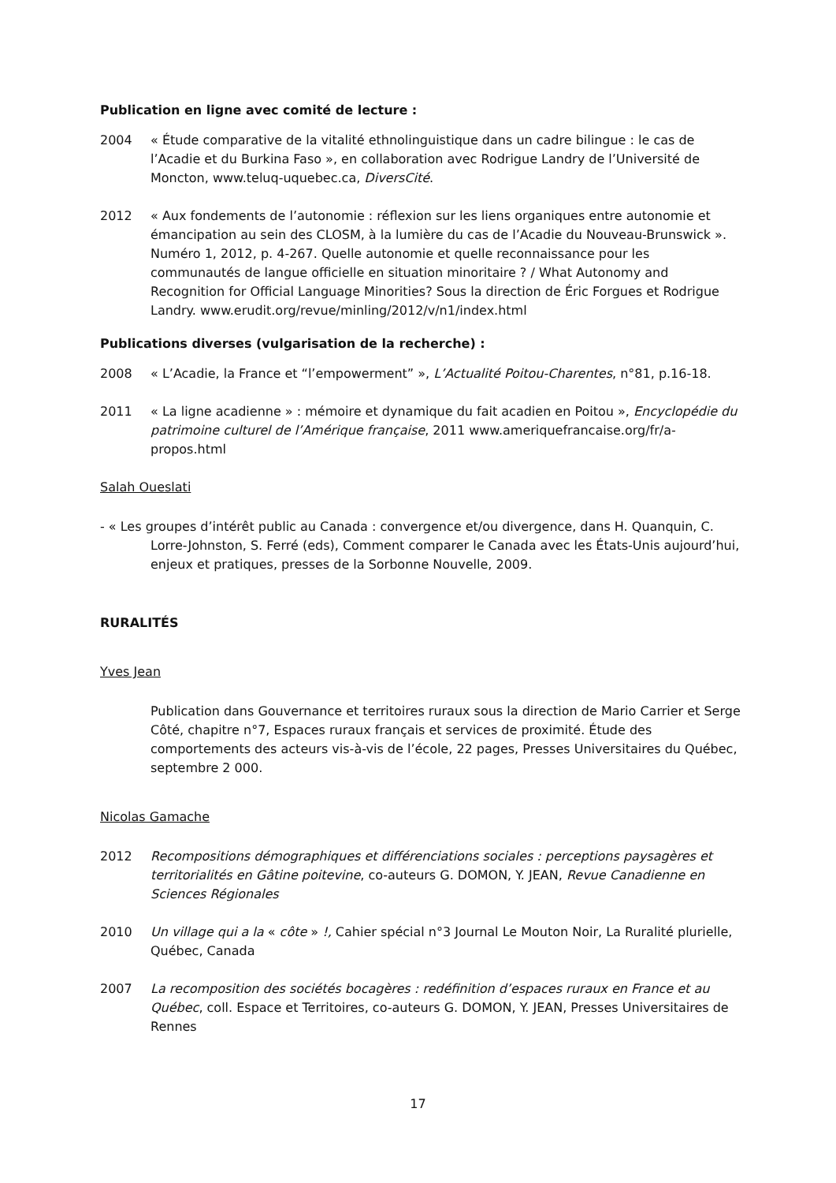Publication en ligne avec comité de lecture :
2004 « Étude comparative de la vitalité ethnolinguistique dans un cadre bilingue : le cas de l’Acadie et du Burkina Faso », en collaboration avec Rodrigue Landry de l’Université de Moncton, www.teluq-uquebec.ca, DiversCité.
2012 « Aux fondements de l’autonomie : réflexion sur les liens organiques entre autonomie et émancipation au sein des CLOSM, à la lumière du cas de l’Acadie du Nouveau-Brunswick ». Numéro 1, 2012, p. 4-267. Quelle autonomie et quelle reconnaissance pour les communautés de langue officielle en situation minoritaire ? / What Autonomy and Recognition for Official Language Minorities? Sous la direction de Éric Forgues et Rodrigue Landry. www.erudit.org/revue/minling/2012/v/n1/index.html
Publications diverses (vulgarisation de la recherche) :
2008 « L’Acadie, la France et “l’empowerment” », L’Actualité Poitou-Charentes, n°81, p.16-18.
2011 « La ligne acadienne » : mémoire et dynamique du fait acadien en Poitou », Encyclopédie du patrimoine culturel de l’Amérique française, 2011 www.ameriquefrancaise.org/fr/a-propos.html
Salah Oueslati
- « Les groupes d’intérêt public au Canada : convergence et/ou divergence, dans H. Quanquin, C. Lorre-Johnston, S. Ferré (eds), Comment comparer le Canada avec les États-Unis aujourd’hui, enjeux et pratiques, presses de la Sorbonne Nouvelle, 2009.
RURALITÉS
Yves Jean
Publication dans Gouvernance et territoires ruraux sous la direction de Mario Carrier et Serge Côté, chapitre n°7, Espaces ruraux français et services de proximité. Étude des comportements des acteurs vis-à-vis de l’école, 22 pages, Presses Universitaires du Québec, septembre 2 000.
Nicolas Gamache
2012 Recompositions démographiques et différenciations sociales : perceptions paysagères et territorialités en Gâtine poitevine, co-auteurs G. DOMON, Y. JEAN, Revue Canadienne en Sciences Régionales
2010 Un village qui a la « côte » !, Cahier spécial n°3 Journal Le Mouton Noir, La Ruralité plurielle, Québec, Canada
2007 La recomposition des sociétés bocagères : redéfinition d’espaces ruraux en France et au Québec, coll. Espace et Territoires, co-auteurs G. DOMON, Y. JEAN, Presses Universitaires de Rennes
17